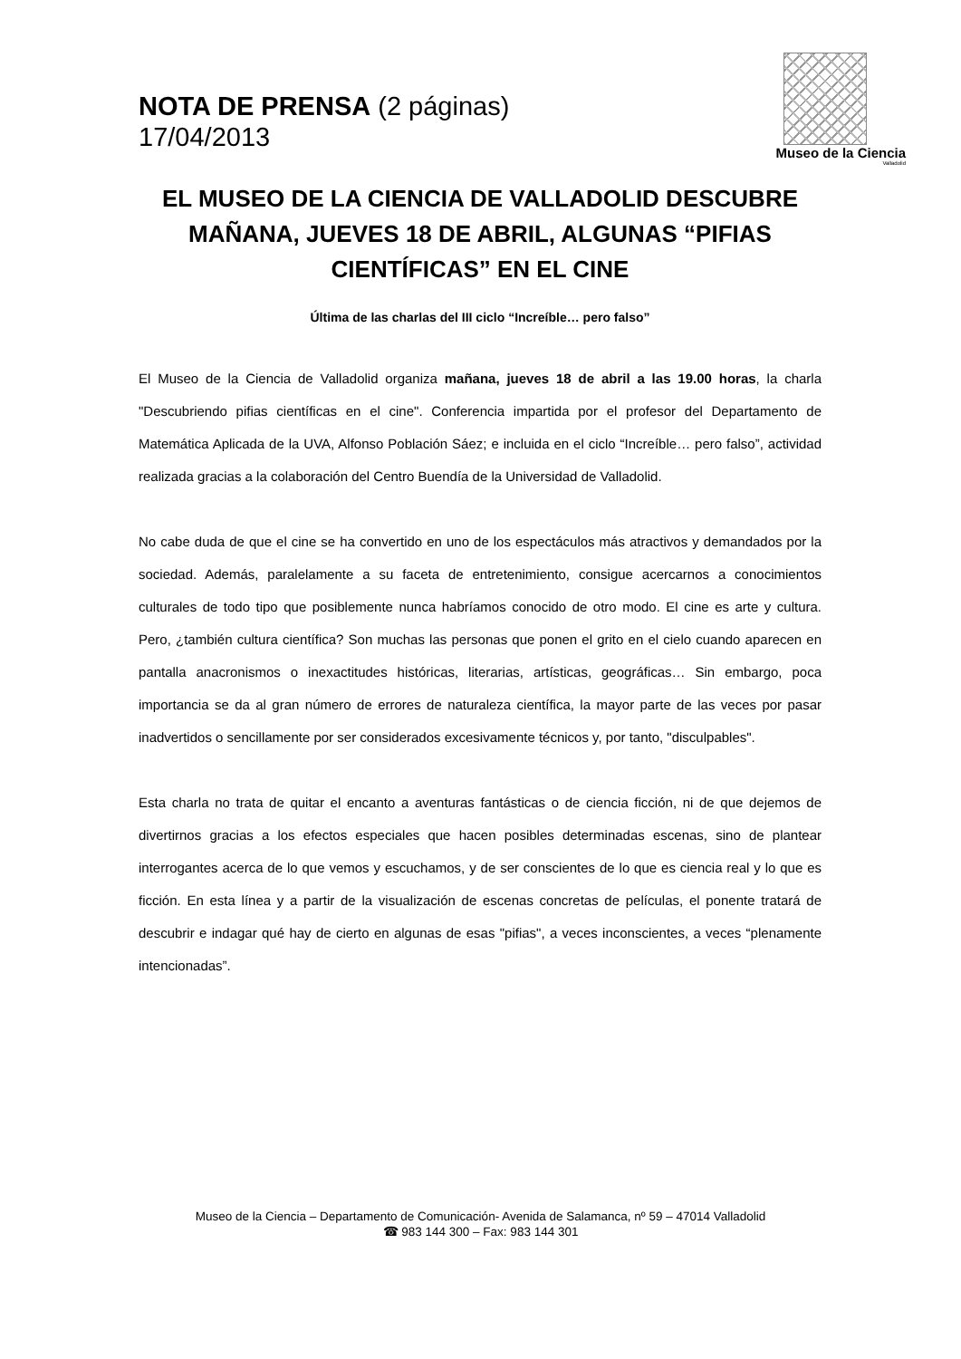NOTA DE PRENSA (2 páginas)
17/04/2013
Museo de la Ciencia
Valladolid
EL MUSEO DE LA CIENCIA DE VALLADOLID DESCUBRE MAÑANA, JUEVES 18 DE ABRIL, ALGUNAS “PIFIAS CIENTÍFICAS” EN EL CINE
Última de las charlas del III ciclo “Increíble… pero falso”
El Museo de la Ciencia de Valladolid organiza mañana, jueves 18 de abril a las 19.00 horas, la charla "Descubriendo pifias científicas en el cine". Conferencia impartida por el profesor del Departamento de Matemática Aplicada de la UVA, Alfonso Población Sáez; e incluida en el ciclo “Increíble… pero falso”, actividad realizada gracias a la colaboración del Centro Buendía de la Universidad de Valladolid.
No cabe duda de que el cine se ha convertido en uno de los espectáculos más atractivos y demandados por la sociedad. Además, paralelamente a su faceta de entretenimiento, consigue acercarnos a conocimientos culturales de todo tipo que posiblemente nunca habríamos conocido de otro modo. El cine es arte y cultura. Pero, ¿también cultura científica? Son muchas las personas que ponen el grito en el cielo cuando aparecen en pantalla anacronismos o inexactitudes históricas, literarias, artísticas, geográficas… Sin embargo, poca importancia se da al gran número de errores de naturaleza científica, la mayor parte de las veces por pasar inadvertidos o sencillamente por ser considerados excesivamente técnicos y, por tanto, "disculpables".
Esta charla no trata de quitar el encanto a aventuras fantásticas o de ciencia ficción, ni de que dejemos de divertirnos gracias a los efectos especiales que hacen posibles determinadas escenas, sino de plantear interrogantes acerca de lo que vemos y escuchamos, y de ser conscientes de lo que es ciencia real y lo que es ficción. En esta línea y a partir de la visualización de escenas concretas de películas, el ponente tratará de descubrir e indagar qué hay de cierto en algunas de esas "pifias", a veces inconscientes, a veces “plenamente intencionadas”.
Museo de la Ciencia – Departamento de Comunicación- Avenida de Salamanca, nº 59 – 47014 Valladolid
☎ 983 144 300 – Fax: 983 144 301